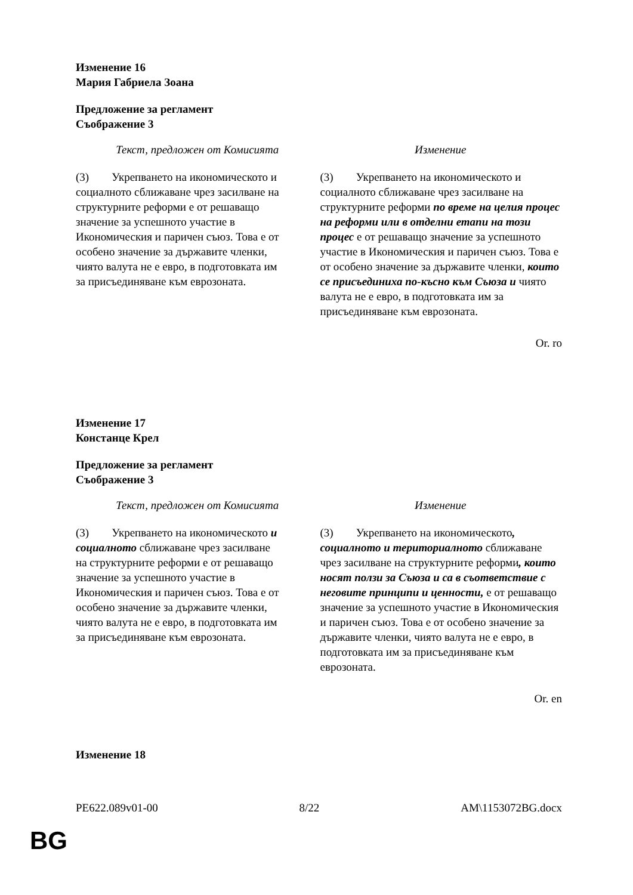Изменение 16
Мария Габриела Зоана
Предложение за регламент
Съображение 3
| Текст, предложен от Комисията | Изменение |
| --- | --- |
| (3) Укрепването на икономическото и социалното сближаване чрез засилване на структурните реформи е от решаващо значение за успешното участие в Икономическия и паричен съюз. Това е от особено значение за държавите членки, чиято валута не е евро, в подготовката им за присъединяване към еврозоната. | (3) Укрепването на икономическото и социалното сближаване чрез засилване на структурните реформи по време на целия процес на реформи или в отделни етапи на този процес е от решаващо значение за успешното участие в Икономическия и паричен съюз. Това е от особено значение за държавите членки, които се присъединиха по-късно към Съюза и чиято валута не е евро, в подготовката им за присъединяване към еврозоната. |
Or. ro
Изменение 17
Констанце Крел
Предложение за регламент
Съображение 3
| Текст, предложен от Комисията | Изменение |
| --- | --- |
| (3) Укрепването на икономическото и социалното сближаване чрез засилване на структурните реформи е от решаващо значение за успешното участие в Икономическия и паричен съюз. Това е от особено значение за държавите членки, чиято валута не е евро, в подготовката им за присъединяване към еврозоната. | (3) Укрепването на икономическото , социалното и териториалното сближаване чрез засилване на структурните реформи , които носят ползи за Съюза и са в съответствие с неговите принципи и ценности, е от решаващо значение за успешното участие в Икономическия и паричен съюз. Това е от особено значение за държавите членки, чиято валута не е евро, в подготовката им за присъединяване към еврозоната. |
Or. en
Изменение 18
PE622.089v01-00 8/22 AM\1153072BG.docx
BG